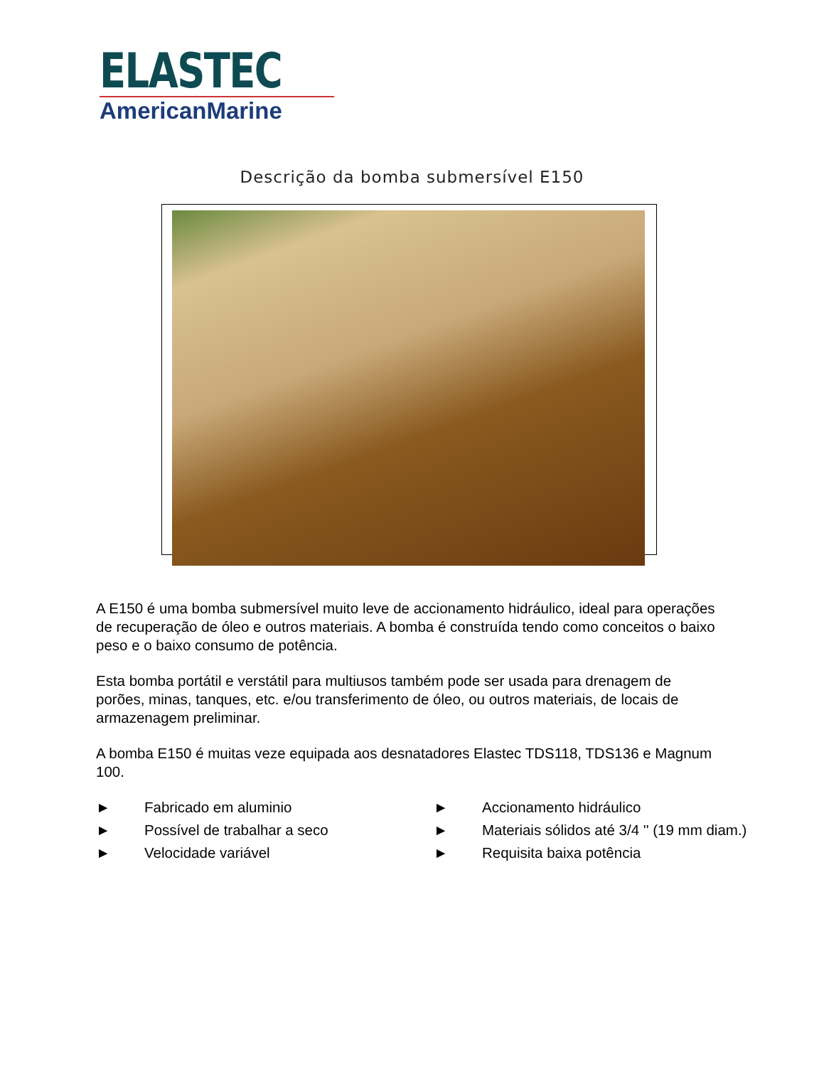ELASTEC
AmericanMarine
Descrição da bomba submersível E150
A E150 é uma bomba submersível muito leve de accionamento hidráulico, ideal para operações de recuperação de óleo e outros materiais. A bomba é construída tendo como conceitos o baixo peso e o baixo consumo de potência.
Esta bomba portátil e verstátil para multiusos também pode ser usada para drenagem de porões, minas, tanques, etc. e/ou transferimento de óleo, ou outros materiais, de locais de armazenagem preliminar.
A bomba E150 é muitas veze equipada aos desnatadores Elastec TDS118, TDS136 e Magnum 100.
► Fabricado em aluminio
► Accionamento hidráulico
► Possível de trabalhar a seco
► Materiais sólidos até 3/4 '' (19 mm diam.)
► Velocidade variável
► Requisita baixa potência